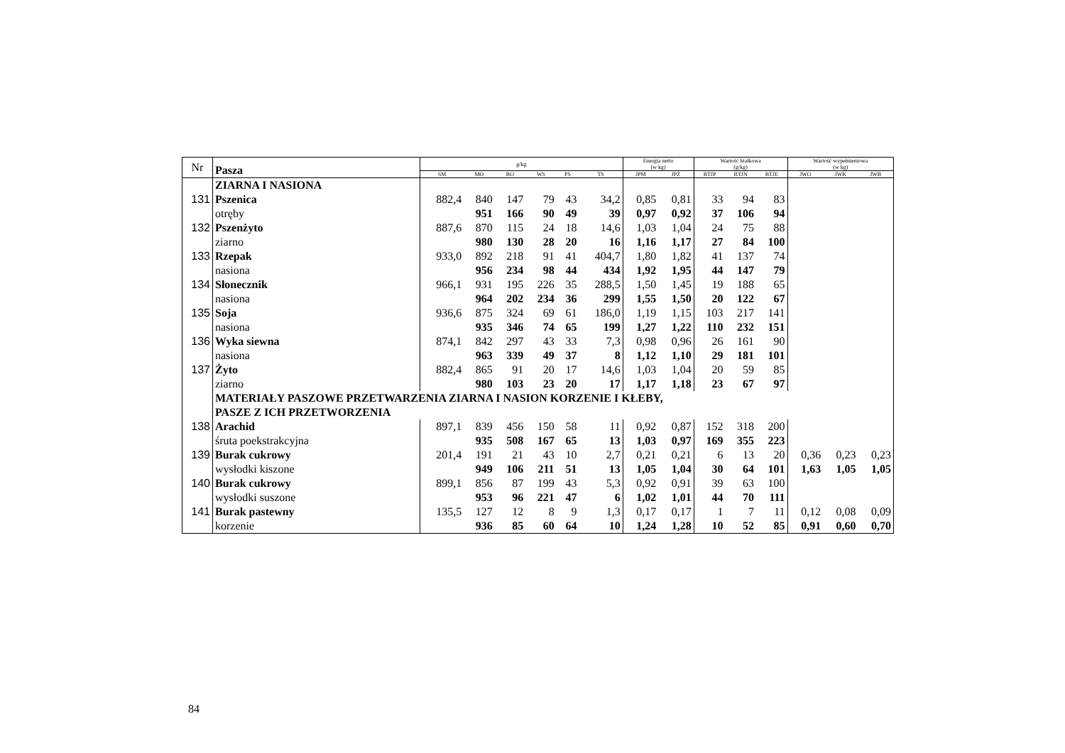| Nr | Pasza | g/kg | | | | | | Energia netto (w kg) | | Wartość białkowa (g/kg) | | | Wartość wypełnieniowa (w kg) | | |
| | | SM | MO | BO | WS | PS | TS | JPM | JPŻ | BTJP | BTJN | BTJE | JWO | JWK | JWB |
| | ZIARNA I NASIONA | | | | | | | | | | | | | | |
| 131 | Pszenica | 882,4 | 840 | 147 | 79 | 43 | 34,2 | 0,85 | 0,81 | 33 | 94 | 83 | | | |
| | otręby | | 951 | 166 | 90 | 49 | 39 | 0,97 | 0,92 | 37 | 106 | 94 | | | |
| 132 | Pszenżyto | 887,6 | 870 | 115 | 24 | 18 | 14,6 | 1,03 | 1,04 | 24 | 75 | 88 | | | |
| | ziarno | | 980 | 130 | 28 | 20 | 16 | 1,16 | 1,17 | 27 | 84 | 100 | | | |
| 133 | Rzepak | 933,0 | 892 | 218 | 91 | 41 | 404,7 | 1,80 | 1,82 | 41 | 137 | 74 | | | |
| | nasiona | | 956 | 234 | 98 | 44 | 434 | 1,92 | 1,95 | 44 | 147 | 79 | | | |
| 134 | Słonecznik | 966,1 | 931 | 195 | 226 | 35 | 288,5 | 1,50 | 1,45 | 19 | 188 | 65 | | | |
| | nasiona | | 964 | 202 | 234 | 36 | 299 | 1,55 | 1,50 | 20 | 122 | 67 | | | |
| 135 | Soja | 936,6 | 875 | 324 | 69 | 61 | 186,0 | 1,19 | 1,15 | 103 | 217 | 141 | | | |
| | nasiona | | 935 | 346 | 74 | 65 | 199 | 1,27 | 1,22 | 110 | 232 | 151 | | | |
| 136 | Wyka siewna | 874,1 | 842 | 297 | 43 | 33 | 7,3 | 0,98 | 0,96 | 26 | 161 | 90 | | | |
| | nasiona | | 963 | 339 | 49 | 37 | 8 | 1,12 | 1,10 | 29 | 181 | 101 | | | |
| 137 | Żyto | 882,4 | 865 | 91 | 20 | 17 | 14,6 | 1,03 | 1,04 | 20 | 59 | 85 | | | |
| | ziarno | | 980 | 103 | 23 | 20 | 17 | 1,17 | 1,18 | 23 | 67 | 97 | | | |
| | MATERIAŁY PASZOWE PRZETWARZENIA ZIARNA I NASION KORZENIE I KŁEBY, | | | | | | | | | | | | | | |
| | PASZE Z ICH PRZETWORZENIA | | | | | | | | | | | | | | |
| 138 | Arachid | 897,1 | 839 | 456 | 150 | 58 | 11 | 0,92 | 0,87 | 152 | 318 | 200 | | | |
| | śruta poekstrakcyjna | | 935 | 508 | 167 | 65 | 13 | 1,03 | 0,97 | 169 | 355 | 223 | | | |
| 139 | Burak cukrowy | 201,4 | 191 | 21 | 43 | 10 | 2,7 | 0,21 | 0,21 | 6 | 13 | 20 | 0,36 | 0,23 | 0,23 |
| | wysłodki kiszone | | 949 | 106 | 211 | 51 | 13 | 1,05 | 1,04 | 30 | 64 | 101 | 1,63 | 1,05 | 1,05 |
| 140 | Burak cukrowy | 899,1 | 856 | 87 | 199 | 43 | 5,3 | 0,92 | 0,91 | 39 | 63 | 100 | | | |
| | wysłodki suszone | | 953 | 96 | 221 | 47 | 6 | 1,02 | 1,01 | 44 | 70 | 111 | | | |
| 141 | Burak pastewny | 135,5 | 127 | 12 | 8 | 9 | 1,3 | 0,17 | 0,17 | 1 | 7 | 11 | 0,12 | 0,08 | 0,09 |
| | korzenie | | 936 | 85 | 60 | 64 | 10 | 1,24 | 1,28 | 10 | 52 | 85 | 0,91 | 0,60 | 0,70 |
84